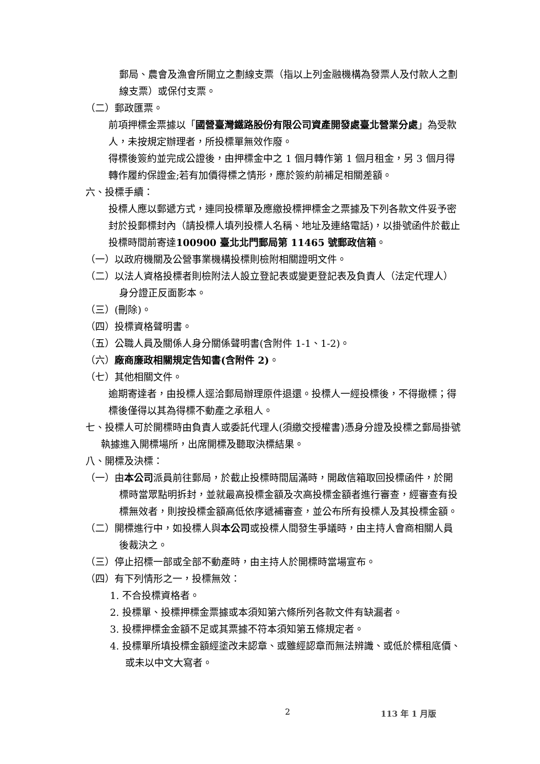郵局、農會及漁會所開立之劃線支票（指以上列金融機構為發票人及付款人之劃線支票）或保付支票。
（二）郵政匯票。
前項押標金票據以「國營臺灣鐵路股份有限公司資產開發處臺北營業分處」為受款人，未按規定辦理者，所投標單無效作廢。
得標後簽約並完成公證後，由押標金中之 1 個月轉作第 1 個月租金，另 3 個月得轉作履約保證金;若有加價得標之情形，應於簽約前補足相關差額。
六、投標手續：
投標人應以郵遞方式，連同投標單及應繳投標押標金之票據及下列各款文件妥予密封於投郵標封內（請投標人填列投標人名稱、地址及連絡電話)，以掛號函件於截止投標時間前寄達100900 臺北北門郵局第 11465 號郵政信箱。
（一）以政府機關及公營事業機構投標則檢附相關證明文件。
（二）以法人資格投標者則檢附法人設立登記表或變更登記表及負責人（法定代理人）身分證正反面影本。
（三）(刪除)。
（四）投標資格聲明書。
（五）公職人員及關係人身分關係聲明書(含附件 1-1、1-2)。
（六）廠商廉政相關規定告知書(含附件 2)。
（七）其他相關文件。
逾期寄達者，由投標人逕洽郵局辦理原件退還。投標人一經投標後，不得撤標；得標後僅得以其為得標不動產之承租人。
七、投標人可於開標時由負責人或委託代理人(須繳交授權書)憑身分證及投標之郵局掛號執據進入開標場所，出席開標及聽取決標結果。
八、開標及決標：
（一）由本公司派員前往郵局，於截止投標時間屆滿時，開啟信箱取回投標函件，於開標時當眾點明拆封，並就最高投標金額及次高投標金額者進行審查，經審查有投標無效者，則按投標金額高低依序遞補審查，並公布所有投標人及其投標金額。
（二）開標進行中，如投標人與本公司或投標人間發生爭議時，由主持人會商相關人員後裁決之。
（三）停止招標一部或全部不動產時，由主持人於開標時當場宣布。
（四）有下列情形之一，投標無效：
1. 不合投標資格者。
2. 投標單、投標押標金票據或本須知第六條所列各款文件有缺漏者。
3. 投標押標金金額不足或其票據不符本須知第五條規定者。
4. 投標單所填投標金額經塗改未認章、或雖經認章而無法辨識、或低於標租底價、或未以中文大寫者。
2 113 年 1 月版